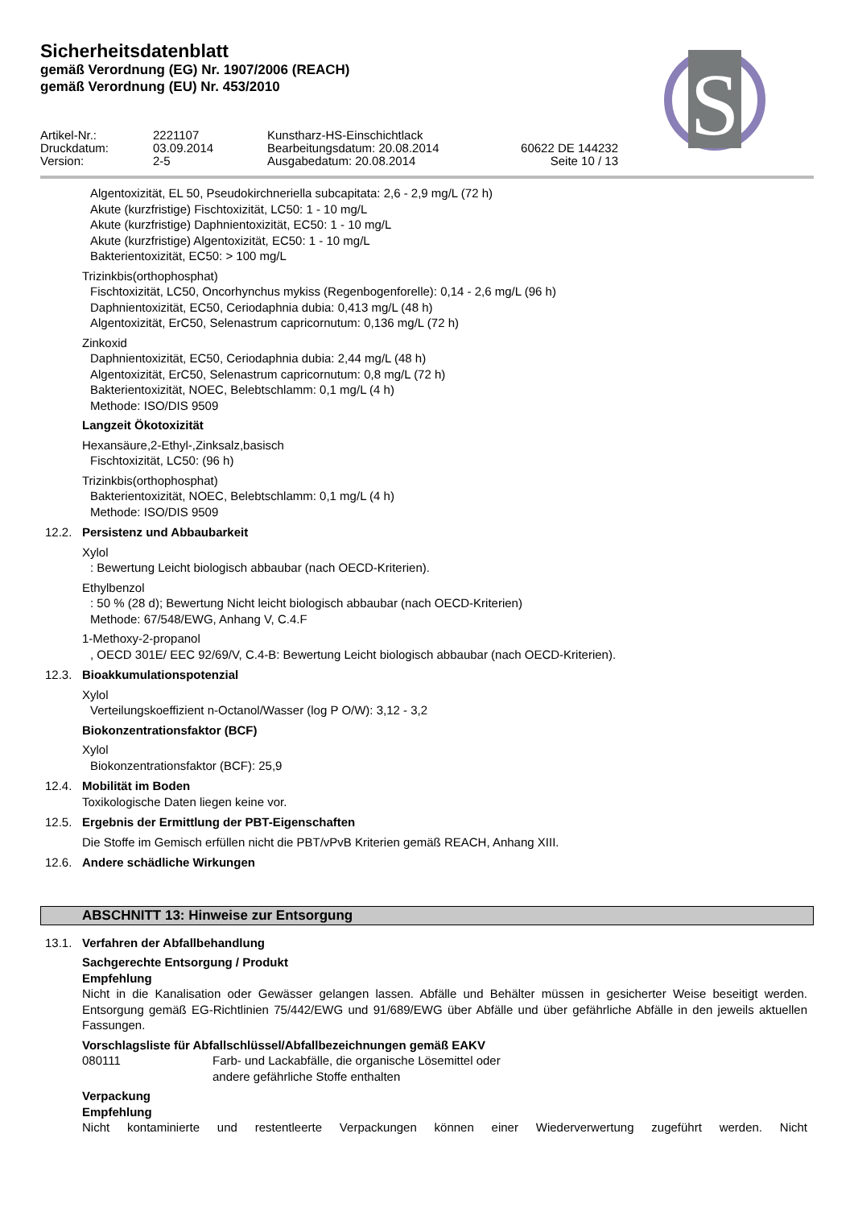Sicherheitsdatenblatt
gemäß Verordnung (EG) Nr. 1907/2006 (REACH)
gemäß Verordnung (EU) Nr. 453/2010
S
Artikel-Nr.:
2221107
Kunstharz-HS-Einschichtlack
Druckdatum:
03.09.2014
Bearbeitungsdatum: 20.08.2014
60622 DE 144232
Version:
2-5
Ausgabedatum: 20.08.2014
Seite 10 / 13
Algentoxizität, EL 50, Pseudokirchneriella subcapitata: 2,6 - 2,9 mg/L (72 h)
Akute (kurzfristige) Fischtoxizität, LC50: 1 - 10 mg/L
Akute (kurzfristige) Daphnientoxizität, EC50: 1 - 10 mg/L
Akute (kurzfristige) Algentoxizität, EC50: 1 - 10 mg/L
Bakterientoxizität, EC50: > 100 mg/L
Trizinkbis(orthophosphat)
Fischtoxizität, LC50, Oncorhynchus mykiss (Regenbogenforelle): 0,14 - 2,6 mg/L (96 h)
Daphnientoxizität, EC50, Ceriodaphnia dubia: 0,413 mg/L (48 h)
Algentoxizität, ErC50, Selenastrum capricornutum: 0,136 mg/L (72 h)
Zinkoxid
Daphnientoxizität, EC50, Ceriodaphnia dubia: 2,44 mg/L (48 h)
Algentoxizität, ErC50, Selenastrum capricornutum: 0,8 mg/L (72 h)
Bakterientoxizität, NOEC, Belebtschlamm: 0,1 mg/L (4 h)
Methode: ISO/DIS 9509
Langzeit Ökotoxizität
Hexansäure,2-Ethyl-,Zinksalz,basisch
Fischtoxizität, LC50: (96 h)
Trizinkbis(orthophosphat)
Bakterientoxizität, NOEC, Belebtschlamm: 0,1 mg/L (4 h)
Methode: ISO/DIS 9509
12.2. Persistenz und Abbaubarkeit
Xylol
: Bewertung Leicht biologisch abbaubar (nach OECD-Kriterien).
Ethylbenzol
: 50 % (28 d); Bewertung Nicht leicht biologisch abbaubar (nach OECD-Kriterien)
Methode: 67/548/EWG, Anhang V, C.4.F
1-Methoxy-2-propanol
, OECD 301E/ EEC 92/69/V, C.4-B: Bewertung Leicht biologisch abbaubar (nach OECD-Kriterien).
12.3. Bioakkumulationspotenzial
Xylol
Verteilungskoeffizient n-Octanol/Wasser (log P O/W): 3,12 - 3,2
Biokonzentrationsfaktor (BCF)
Xylol
Biokonzentrationsfaktor (BCF): 25,9
12.4. Mobilität im Boden
Toxikologische Daten liegen keine vor.
12.5. Ergebnis der Ermittlung der PBT-Eigenschaften
Die Stoffe im Gemisch erfüllen nicht die PBT/vPvB Kriterien gemäß REACH, Anhang XIII.
12.6. Andere schädliche Wirkungen
ABSCHNITT 13: Hinweise zur Entsorgung
13.1. Verfahren der Abfallbehandlung
Sachgerechte Entsorgung / Produkt
Empfehlung
Nicht in die Kanalisation oder Gewässer gelangen lassen. Abfälle und Behälter müssen in gesicherter Weise beseitigt werden. Entsorgung gemäß EG-Richtlinien 75/442/EWG und 91/689/EWG über Abfälle und über gefährliche Abfälle in den jeweils aktuellen Fassungen.
Vorschlagsliste für Abfallschlüssel/Abfallbezeichnungen gemäß EAKV
080111 Farb- und Lackabfälle, die organische Lösemittel oder
andere gefährliche Stoffe enthalten
Verpackung
Empfehlung
Nicht kontaminierte und restentleerte Verpackungen können einer Wiederverwertung zugeführt werden. Nicht